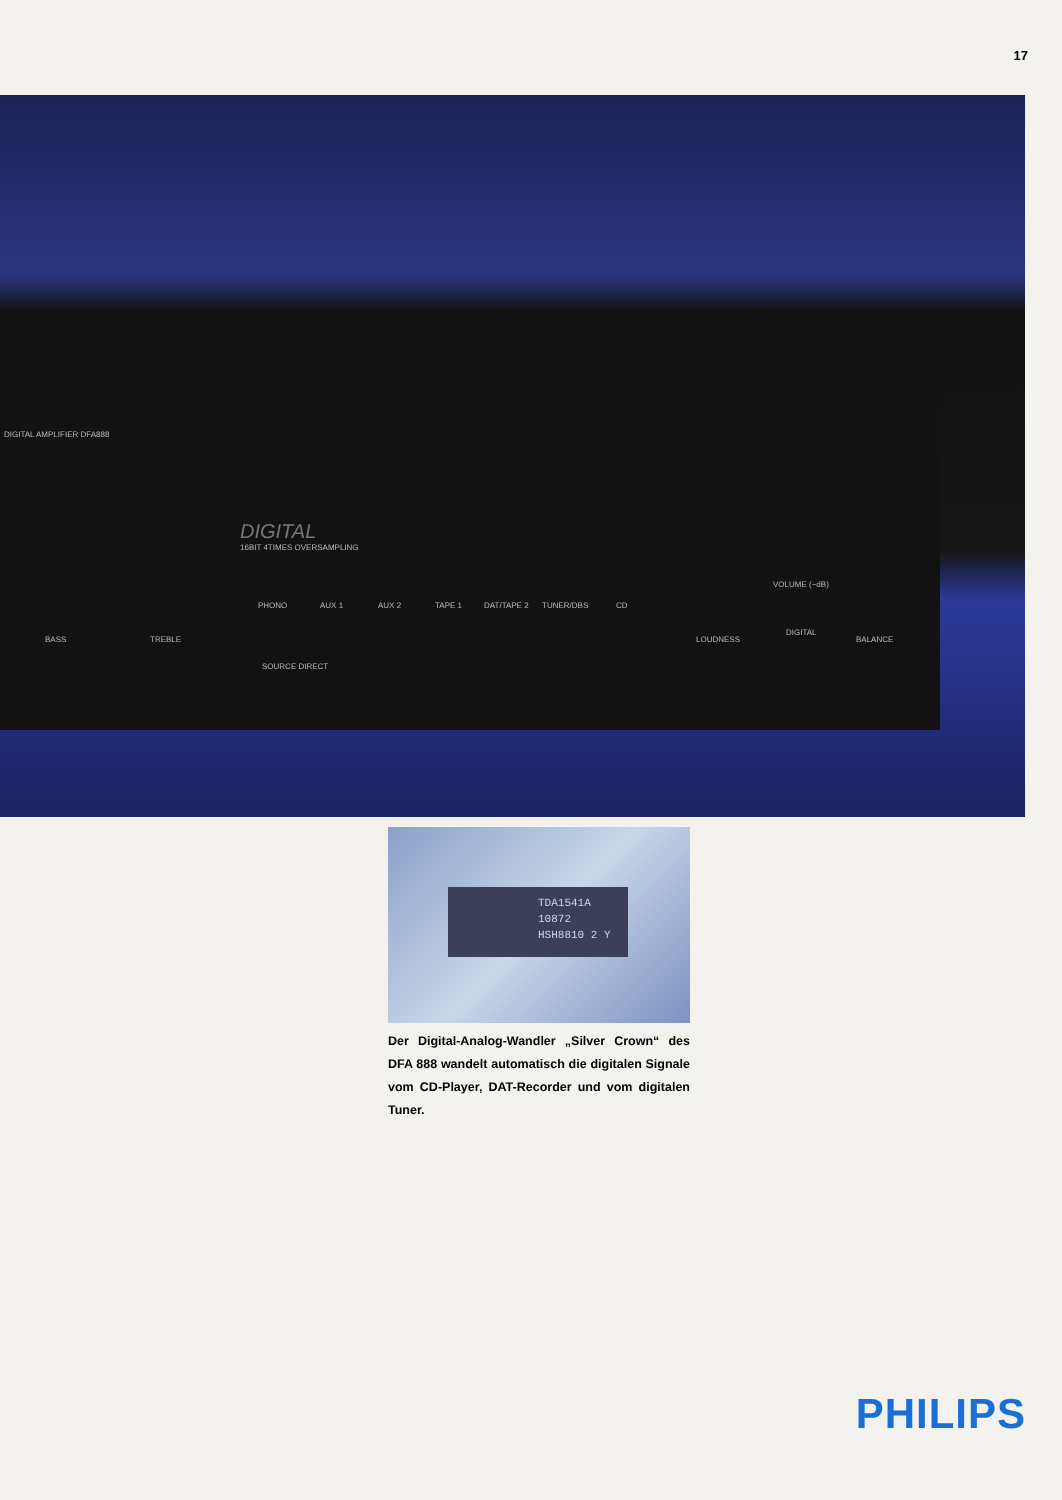17
DIGITAL AMPLIFIER DFA888
DIGITAL
16BIT 4TIMES OVERSAMPLING
PHONO AUX 1 AUX 2 TAPE 1 DAT/TAPE 2 TUNER/DBS CD
BASS TREBLE
SOURCE DIRECT
DIGITAL
LOUDNESS BALANCE
VOLUME (−dB)
TDA1541A
10872
HSH8810 2 Y
Der Digital-Analog-Wandler „Silver Crown“ des DFA 888 wandelt automatisch die digitalen Signale vom CD-Player, DAT-Recorder und vom digitalen Tuner.
PHILIPS